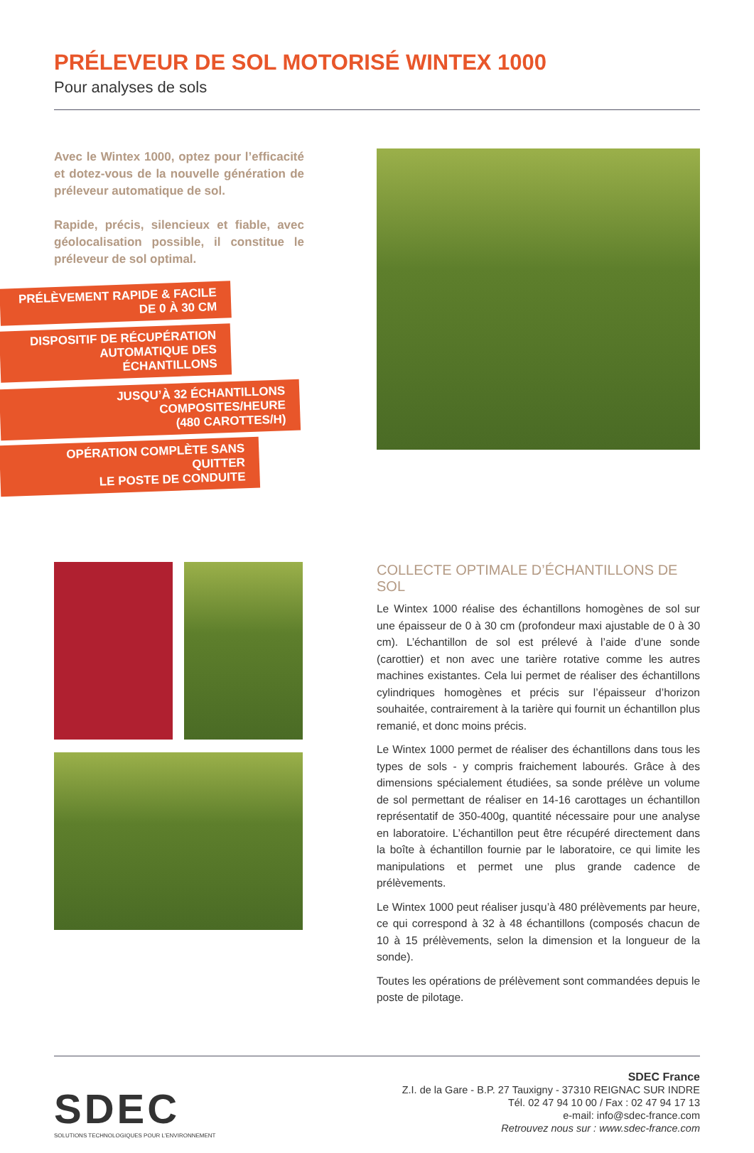PRÉLEVEUR DE SOL MOTORISÉ WINTEX 1000
Pour analyses de sols
Avec le Wintex 1000, optez pour l’efficacité et dotez-vous de la nouvelle génération de préleveur automatique de sol.
Rapide, précis, silencieux et fiable, avec géolocalisation possible, il constitue le préleveur de sol optimal.
PRÉLÈVEMENT RAPIDE & FACILE
DE 0 À 30 CM
DISPOSITIF DE RÉCUPÉRATION
AUTOMATIQUE DES ÉCHANTILLONS
JUSQU’À 32 ÉCHANTILLONS COMPOSITES/HEURE
(480 CAROTTES/H)
OPÉRATION COMPLÈTE SANS QUITTER
LE POSTE DE CONDUITE
COLLECTE OPTIMALE D’ÉCHANTILLONS DE SOL
Le Wintex 1000 réalise des échantillons homogènes de sol sur une épaisseur de 0 à 30 cm (profondeur maxi ajustable de 0 à 30 cm). L’échantillon de sol est prélevé à l’aide d’une sonde (carottier) et non avec une tarière rotative comme les autres machines existantes. Cela lui permet de réaliser des échantillons cylindriques homogènes et précis sur l’épaisseur d’horizon souhaitée, contrairement à la tarière qui fournit un échantillon plus remanié, et donc moins précis.
Le Wintex 1000 permet de réaliser des échantillons dans tous les types de sols - y compris fraichement labourés. Grâce à des dimensions spécialement étudiées, sa sonde prélève un volume de sol permettant de réaliser en 14-16 carottages un échantillon représentatif de 350-400g, quantité nécessaire pour une analyse en laboratoire. L’échantillon peut être récupéré directement dans la boîte à échantillon fournie par le laboratoire, ce qui limite les manipulations et permet une plus grande cadence de prélèvements.
Le Wintex 1000 peut réaliser jusqu’à 480 prélèvements par heure, ce qui correspond à 32 à 48 échantillons (composés chacun de 10 à 15 prélèvements, selon la dimension et la longueur de la sonde).
Toutes les opérations de prélèvement sont commandées depuis le poste de pilotage.
SDEC
SOLUTIONS TECHNOLOGIQUES POUR L’ENVIRONNEMENT
SDEC France
Z.I. de la Gare - B.P. 27 Tauxigny - 37310 REIGNAC SUR INDRE
Tél. 02 47 94 10 00 / Fax : 02 47 94 17 13
e-mail: info@sdec-france.com
Retrouvez nous sur : www.sdec-france.com